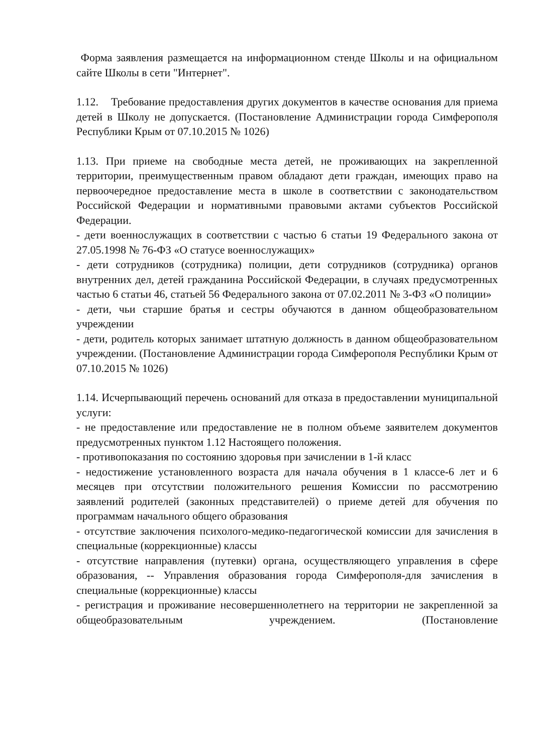Форма заявления размещается на информационном стенде Школы и на официальном сайте Школы в сети "Интернет".
1.12. Требование предоставления других документов в качестве основания для приема детей в Школу не допускается. (Постановление Администрации города Симферополя Республики Крым от 07.10.2015 № 1026)
1.13. При приеме на свободные места детей, не проживающих на закрепленной территории, преимущественным правом обладают дети граждан, имеющих право на первоочередное предоставление места в школе в соответствии с законодательством Российской Федерации и нормативными правовыми актами субъектов Российской Федерации.
- дети военнослужащих в соответствии с частью 6 статьи 19 Федерального закона от 27.05.1998 № 76-ФЗ «О статусе военнослужащих»
- дети сотрудников (сотрудника) полиции, дети сотрудников (сотрудника) органов внутренних дел, детей гражданина Российской Федерации, в случаях предусмотренных частью 6 статьи 46, статьей 56 Федерального закона от 07.02.2011 № 3-ФЗ «О полиции»
- дети, чьи старшие братья и сестры обучаются в данном общеобразовательном учреждении
- дети, родитель которых занимает штатную должность в данном общеобразовательном учреждении. (Постановление Администрации города Симферополя Республики Крым от 07.10.2015 № 1026)
1.14. Исчерпывающий перечень оснований для отказа в предоставлении муниципальной услуги:
- не предоставление или предоставление не в полном объеме заявителем документов предусмотренных пунктом 1.12 Настоящего положения.
- противопоказания по состоянию здоровья при зачислении в 1-й класс
- недостижение установленного возраста для начала обучения в 1 классе-6 лет и 6 месяцев при отсутствии положительного решения Комиссии по рассмотрению заявлений родителей (законных представителей) о приеме детей для обучения по программам начального общего образования
- отсутствие заключения психолого-медико-педагогической комиссии для зачисления в специальные (коррекционные) классы
- отсутствие направления (путевки) органа, осуществляющего управления в сфере образования, -- Управления образования города Симферополя-для зачисления в специальные (коррекционные) классы
- регистрация и проживание несовершеннолетнего на территории не закрепленной за общеобразовательным учреждением. (Постановление